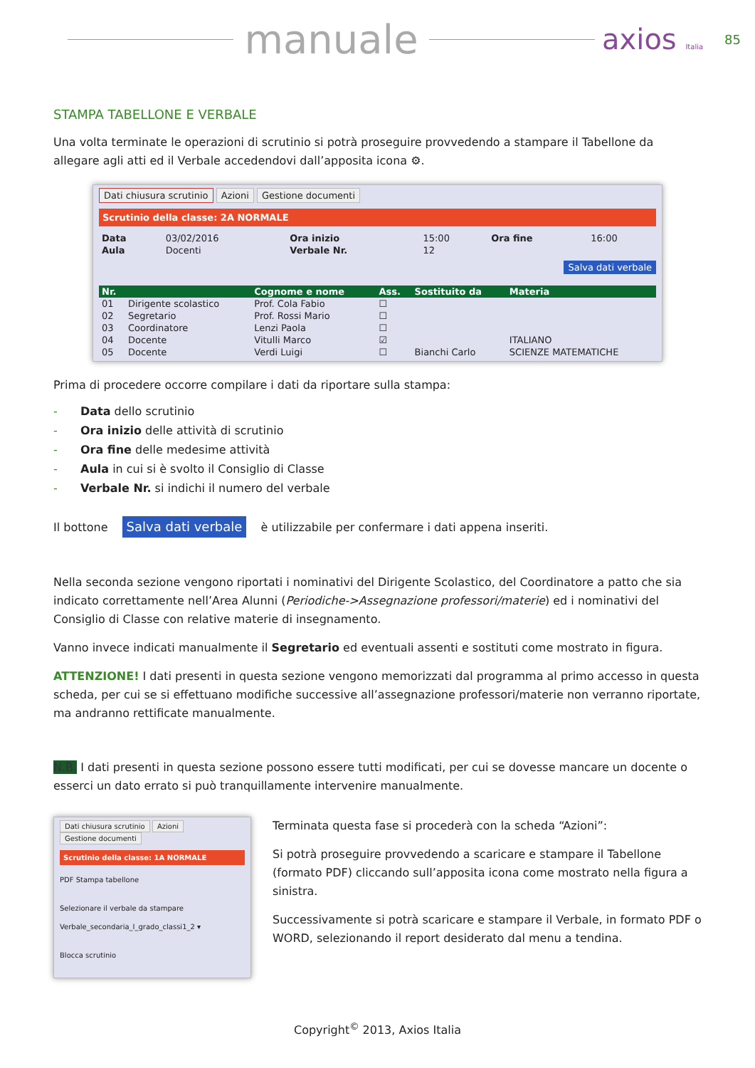manuale
axios Italia
85
STAMPA TABELLONE E VERBALE
Una volta terminate le operazioni di scrutinio si potrà proseguire provvedendo a stampare il Tabellone da allegare agli atti ed il Verbale accedendovi dall’apposita icona ⚙.
Dati chiusura scrutinio Azioni Gestione documenti
Scrutinio della classe: 2A NORMALE
| Data | 03/02/2016 | Ora inizio | 15:00 | Ora fine | 16:00 |
| Aula | Docenti | Verbale Nr. | 12 | | |
Salva dati verbale
| Nr. | | Cognome e nome | Ass. | Sostituito da | Materia |
| --- | --- | --- | --- | --- | --- |
| 01 | Dirigente scolastico | Prof. Cola Fabio | ☐ | | |
| 02 | Segretario | Prof. Rossi Mario | ☐ | | |
| 03 | Coordinatore | Lenzi Paola | ☐ | | |
| 04 | Docente | Vitulli Marco | ☑ | | ITALIANO |
| 05 | Docente | Verdi Luigi | ☐ | Bianchi Carlo | SCIENZE MATEMATICHE |
Prima di procedere occorre compilare i dati da riportare sulla stampa:
- Data dello scrutinio
- Ora inizio delle attività di scrutinio
- Ora fine delle medesime attività
- Aula in cui si è svolto il Consiglio di Classe
- Verbale Nr. si indichi il numero del verbale
Il bottone Salva dati verbale è utilizzabile per confermare i dati appena inseriti.
Nella seconda sezione vengono riportati i nominativi del Dirigente Scolastico, del Coordinatore a patto che sia indicato correttamente nell’Area Alunni (Periodiche->Assegnazione professori/materie) ed i nominativi del Consiglio di Classe con relative materie di insegnamento.
Vanno invece indicati manualmente il Segretario ed eventuali assenti e sostituti come mostrato in figura.
ATTENZIONE! I dati presenti in questa sezione vengono memorizzati dal programma al primo accesso in questa scheda, per cui se si effettuano modifiche successive all’assegnazione professori/materie non verranno riportate, ma andranno rettificate manualmente.
N.B. I dati presenti in questa sezione possono essere tutti modificati, per cui se dovesse mancare un docente o esserci un dato errato si può tranquillamente intervenire manualmente.
Dati chiusura scrutinio Azioni Gestione documenti
Scrutinio della classe: 1A NORMALE
PDF Stampa tabellone
Selezionare il verbale da stampare
Verbale_secondaria_I_grado_classi1_2 ▾
Blocca scrutinio
Terminata questa fase si procederà con la scheda “Azioni”:
Si potrà proseguire provvedendo a scaricare e stampare il Tabellone (formato PDF) cliccando sull’apposita icona come mostrato nella figura a sinistra.
Successivamente si potrà scaricare e stampare il Verbale, in formato PDF o WORD, selezionando il report desiderato dal menu a tendina.
Copyright<sup>©</sup> 2013, Axios Italia